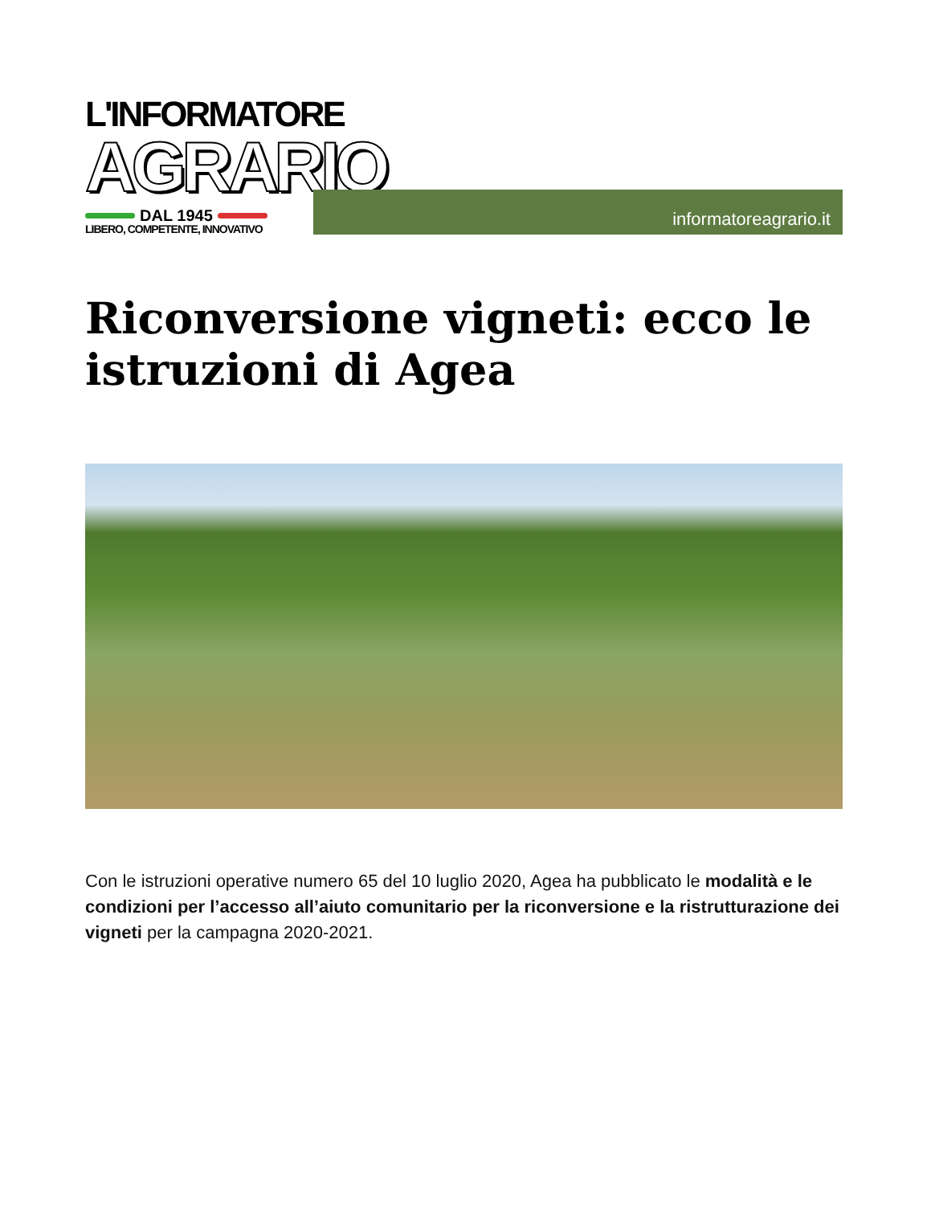L'INFORMATORE
AGRARIO
DAL 1945
LIBERO, COMPETENTE, INNOVATIVO
informatoreagrario.it
Riconversione vigneti: ecco le istruzioni di Agea
Con le istruzioni operative numero 65 del 10 luglio 2020, Agea ha pubblicato le modalità e le condizioni per l’accesso all’aiuto comunitario per la riconversione e la ristrutturazione dei vigneti per la campagna 2020-2021.